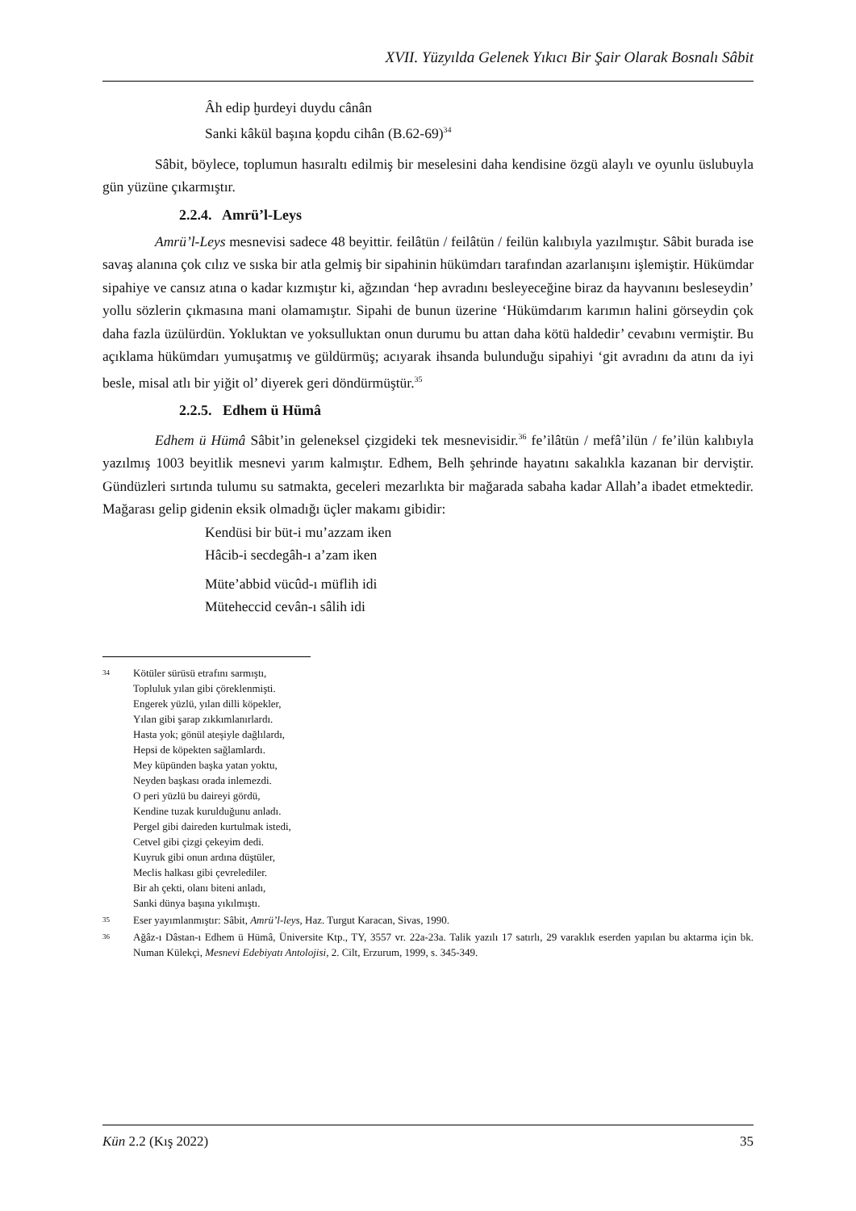XVII. Yüzyılda Gelenek Yıkıcı Bir Şair Olarak Bosnalı Sâbit
Âh edip ḫurdeyi duydu cânân
Sanki kâkül başına ḳopdu cihân (B.62-69)<sup>34</sup>
Sâbit, böylece, toplumun hasıraltı edilmiş bir meselesini daha kendisine özgü alaylı ve oyunlu üslubuyla gün yüzüne çıkarmıştır.
2.2.4. Amrü’l-Leys
Amrü’l-Leys mesnevisi sadece 48 beyittir. feilâtün / feilâtün / feilün kalıbıyla yazılmıştır. Sâbit burada ise savaş alanına çok cılız ve sıska bir atla gelmiş bir sipahinin hükümdarı tarafından azarlanışını işlemiştir. Hükümdar sipahiye ve cansız atına o kadar kızmıştır ki, ağzından ‘hep avradını besleyeceğine biraz da hayvanını besleseydin’ yollu sözlerin çıkmasına mani olamamıştır. Sipahi de bunun üzerine ‘Hükümdarım karımın halini görseydin çok daha fazla üzülürdün. Yokluktan ve yoksulluktan onun durumu bu attan daha kötü haldedir’ cevabını vermiştir. Bu açıklama hükümdarı yumuşatmış ve güldürmüş; acıyarak ihsanda bulunduğu sipahiyi ‘git avradını da atını da iyi besle, misal atlı bir yiğit ol’ diyerek geri döndürmüştür.<sup>35</sup>
2.2.5. Edhem ü Hümâ
Edhem ü Hümâ Sâbit’in geleneksel çizgideki tek mesnevisidir.<sup>36</sup> fe’ilâtün / mefâ’ilün / fe’ilün kalıbıyla yazılmış 1003 beyitlik mesnevi yarım kalmıştır. Edhem, Belh şehrinde hayatını sakalıkla kazanan bir derviştir. Gündüzleri sırtında tulumu su satmakta, geceleri mezarlıkta bir mağarada sabaha kadar Allah’a ibadet etmektedir. Mağarası gelip gidenin eksik olmadığı üçler makamı gibidir:
Kendüsi bir büt-i mu’azzam iken
Hâcib-i secdegâh-ı a’zam iken
Müte’abbid vücûd-ı müflih idi
Müteheccid cevân-ı sâlih idi
34 Kötüler sürüsü etrafını sarmıştı,
Topluluk yılan gibi çöreklenmişti.
Engerek yüzlü, yılan dilli köpekler,
Yılan gibi şarap zıkkımlanırlardı.
Hasta yok; gönül ateşiyle dağlılardı,
Hepsi de köpekten sağlamlardı.
Mey küpünden başka yatan yoktu,
Neyden başkası orada inlemezdi.
O peri yüzlü bu daireyi gördü,
Kendine tuzak kurulduğunu anladı.
Pergel gibi daireden kurtulmak istedi,
Cetvel gibi çizgi çekeyim dedi.
Kuyruk gibi onun ardına düştüler,
Meclis halkası gibi çevrelediler.
Bir ah çekti, olanı biteni anladı,
Sanki dünya başına yıkılmıştı.
35 Eser yayımlanmıştır: Sâbit, Amrü’l-leys, Haz. Turgut Karacan, Sivas, 1990.
36 Ağâz-ı Dâstan-ı Edhem ü Hümâ, Üniversite Ktp., TY, 3557 vr. 22a-23a. Talik yazılı 17 satırlı, 29 varaklık eserden yapılan bu aktarma için bk. Numan Külekçi, Mesnevi Edebiyatı Antolojisi, 2. Cilt, Erzurum, 1999, s. 345-349.
Kün 2.2 (Kış 2022) 35